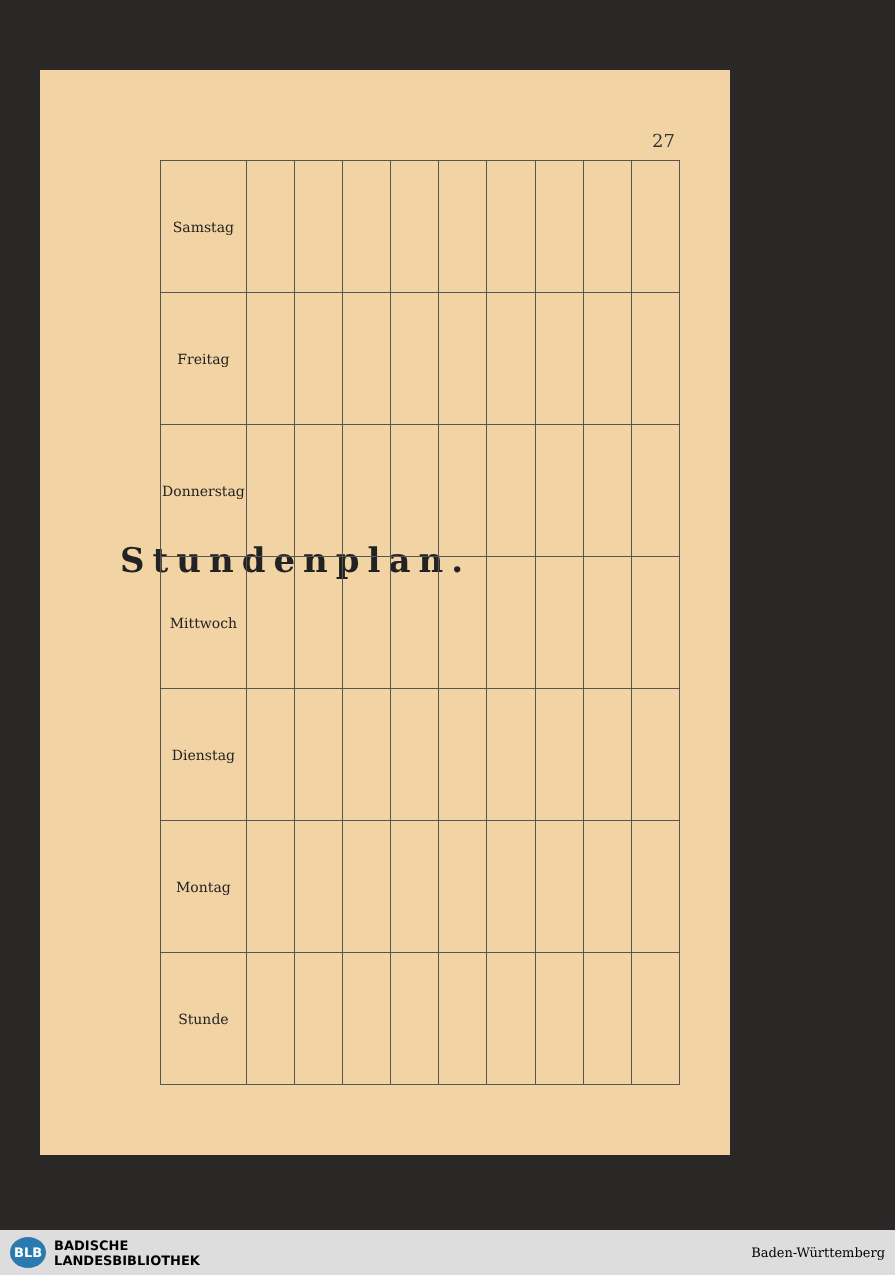27
Stundenplan.
| Samstag | | | | | | | | | |
| Freitag | | | | | | | | | |
| Donnerstag | | | | | | | | | |
| Mittwoch | | | | | | | | | |
| Dienstag | | | | | | | | | |
| Montag | | | | | | | | | |
| Stunde | | | | | | | | | |
BLB BADISCHE
LANDESBIBLIOTHEK
Baden-Württemberg